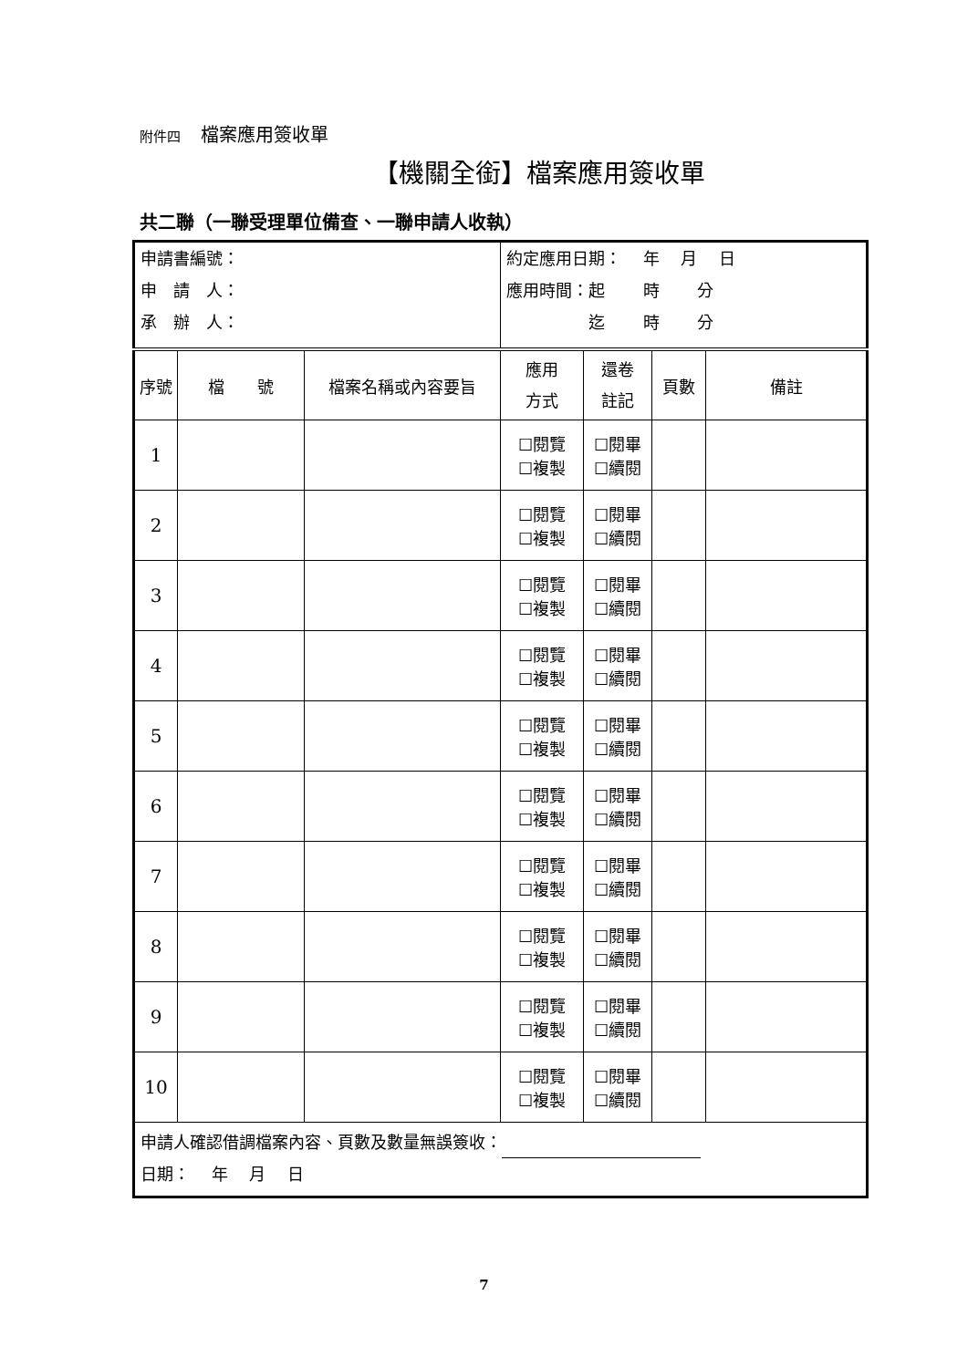附件四 檔案應用簽收單
【機關全銜】檔案應用簽收單
共二聯（一聯受理單位備查、一聯申請人收執）
| 申請書編號： 申 請 人： 承 辦 人： | | | 約定應用日期： 年 月 日 應用時間：起 時 分 迄 時 分 | | | |
| 序號 | 檔 號 | 檔案名稱或內容要旨 | 應用 方式 | 還卷 註記 | 頁數 | 備註 |
| 1 | | | ☐閱覽 ☐複製 | ☐閱畢 ☐續閱 | | |
| 2 | | | ☐閱覽 ☐複製 | ☐閱畢 ☐續閱 | | |
| 3 | | | ☐閱覽 ☐複製 | ☐閱畢 ☐續閱 | | |
| 4 | | | ☐閱覽 ☐複製 | ☐閱畢 ☐續閱 | | |
| 5 | | | ☐閱覽 ☐複製 | ☐閱畢 ☐續閱 | | |
| 6 | | | ☐閱覽 ☐複製 | ☐閱畢 ☐續閱 | | |
| 7 | | | ☐閱覽 ☐複製 | ☐閱畢 ☐續閱 | | |
| 8 | | | ☐閱覽 ☐複製 | ☐閱畢 ☐續閱 | | |
| 9 | | | ☐閱覽 ☐複製 | ☐閱畢 ☐續閱 | | |
| 10 | | | ☐閱覽 ☐複製 | ☐閱畢 ☐續閱 | | |
| 申請人確認借調檔案內容、頁數及數量無誤簽收： 日期： 年 月 日 | | | | | | |
7